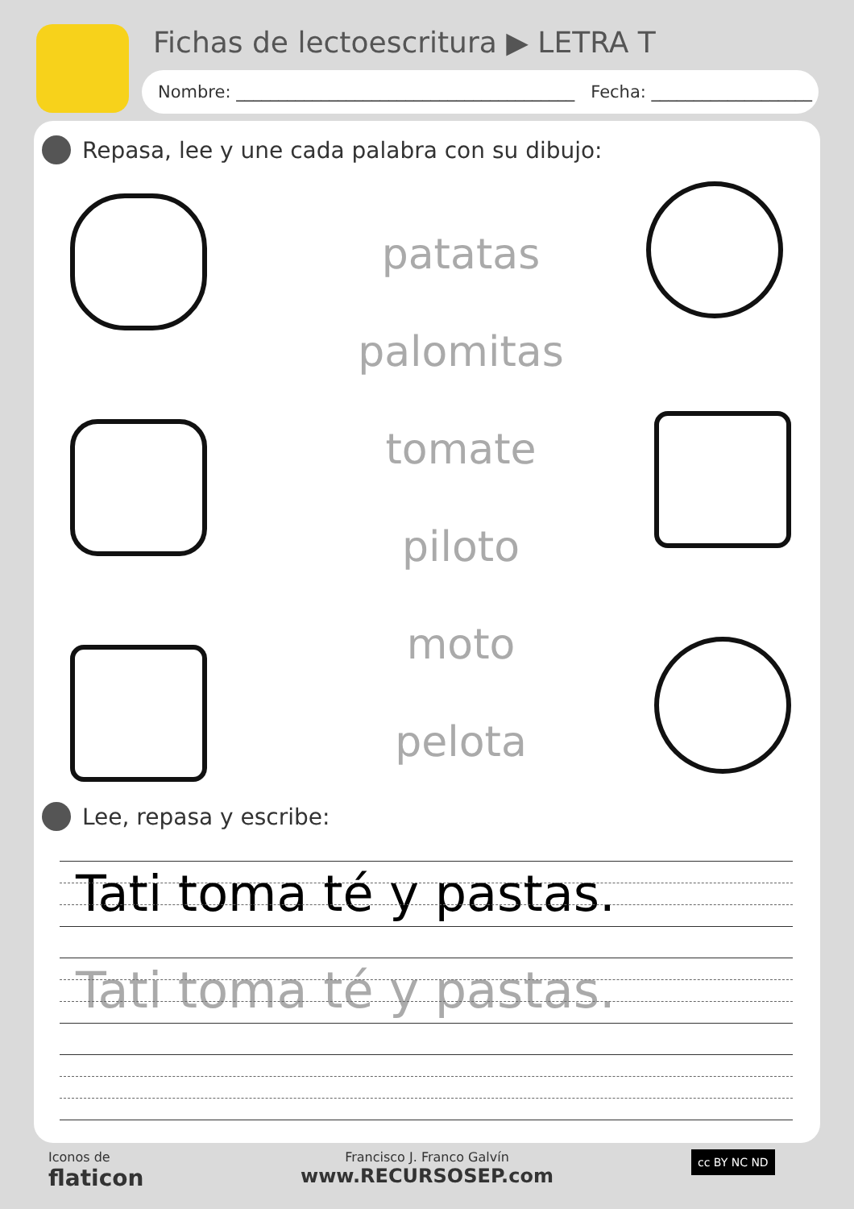Fichas de lectoescritura ▶ LETRA T
Nombre: ________________________________________ Fecha: ___________________
Repasa, lee y une cada palabra con su dibujo:
patatas
palomitas
tomate
piloto
moto
pelota
Lee, repasa y escribe:
Tati toma té y pastas.
Tati toma té y pastas.
Iconos de
flaticon
Francisco J. Franco Galvín
www.RECURSOSEP.com
cc BY NC ND